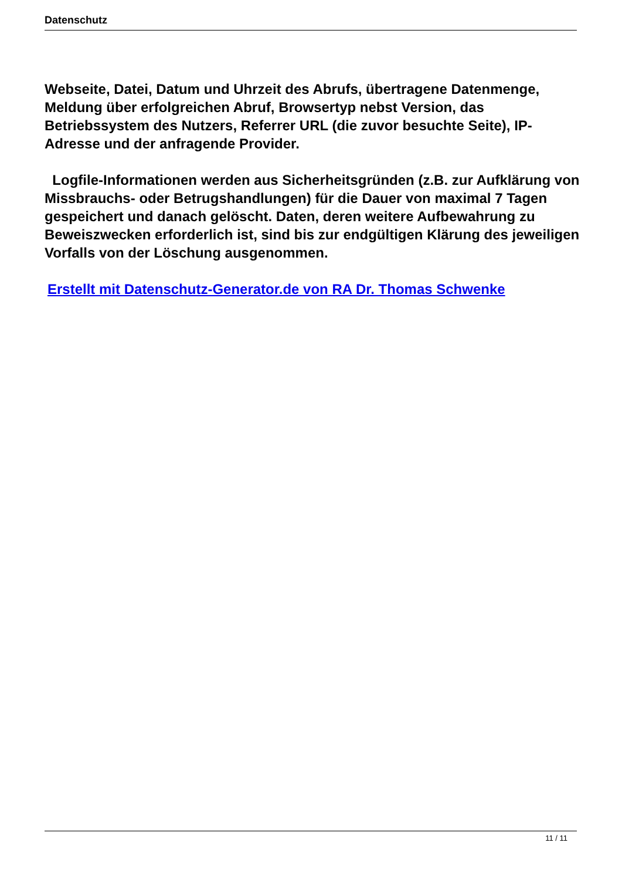Datenschutz
Webseite, Datei, Datum und Uhrzeit des Abrufs, übertragene Datenmenge, Meldung über erfolgreichen Abruf, Browsertyp nebst Version, das Betriebssystem des Nutzers, Referrer URL (die zuvor besuchte Seite), IP-Adresse und der anfragende Provider.
Logfile-Informationen werden aus Sicherheitsgründen (z.B. zur Aufklärung von Missbrauchs- oder Betrugshandlungen) für die Dauer von maximal 7 Tagen gespeichert und danach gelöscht. Daten, deren weitere Aufbewahrung zu Beweiszwecken erforderlich ist, sind bis zur endgültigen Klärung des jeweiligen Vorfalls von der Löschung ausgenommen.
Erstellt mit Datenschutz-Generator.de von RA Dr. Thomas Schwenke
11 / 11